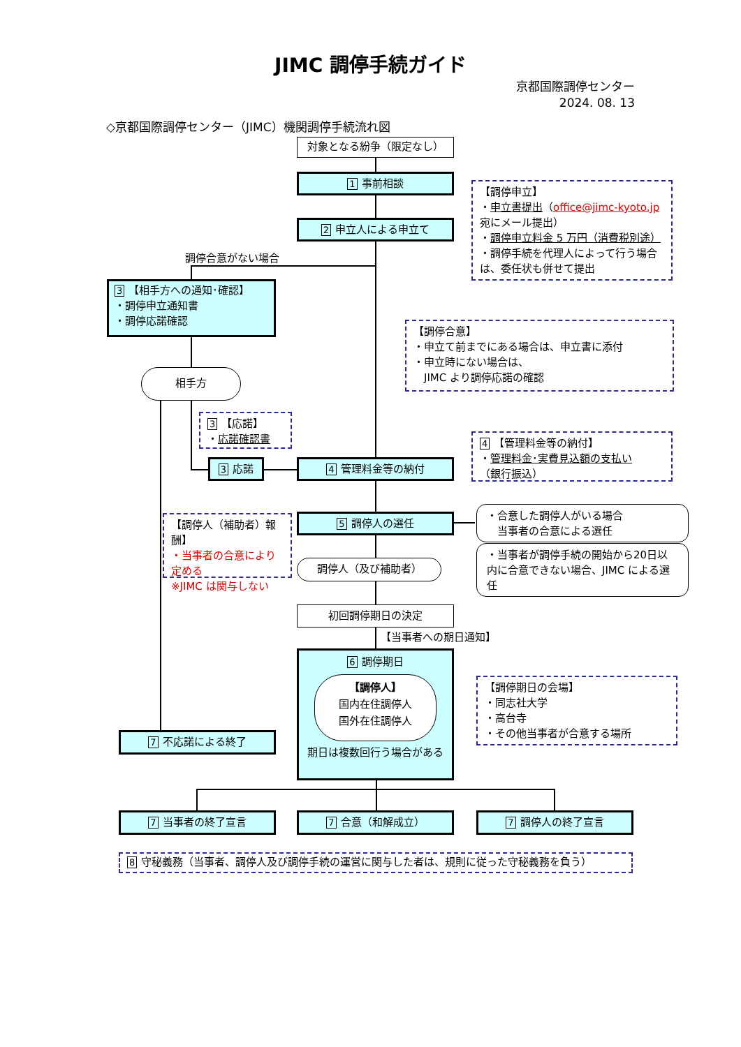JIMC 調停手続ガイド
京都国際調停センター
2024. 08. 13
◇京都国際調停センター（JIMC）機関調停手続流れ図
対象となる紛争（限定なし）
1 事前相談
2 申立人による申立て
【調停申立】
・申立書提出（office@jimc-kyoto.jp 宛にメール提出）
・調停申立料金 5 万円（消費税別途）
・調停手続を代理人によって行う場合は、委任状も併せて提出
調停合意がない場合
3 【相手方への通知･確認】
・調停申立通知書
・調停応諾確認
【調停合意】
・申立て前までにある場合は、申立書に添付
・申立時にない場合は、
　JIMC より調停応諾の確認
相手方
3 【応諾】
・応諾確認書
4 【管理料金等の納付】
・管理料金･実費見込額の支払い
（銀行振込）
3 応諾
4 管理料金等の納付
【調停人（補助者）報酬】
・当事者の合意により定める
※JIMC は関与しない
5 調停人の選任
調停人（及び補助者）
・合意した調停人がいる場合
　当事者の合意による選任
・当事者が調停手続の開始から20日以内に合意できない場合、JIMC による選任
初回調停期日の決定
【当事者への期日通知】
7 不応諾による終了
6 調停期日
【調停人】
国内在住調停人
国外在住調停人
期日は複数回行う場合がある
【調停期日の会場】
・同志社大学
・高台寺
・その他当事者が合意する場所
7 当事者の終了宣言
7 合意（和解成立）
7 調停人の終了宣言
8 守秘義務（当事者、調停人及び調停手続の運営に関与した者は、規則に従った守秘義務を負う）